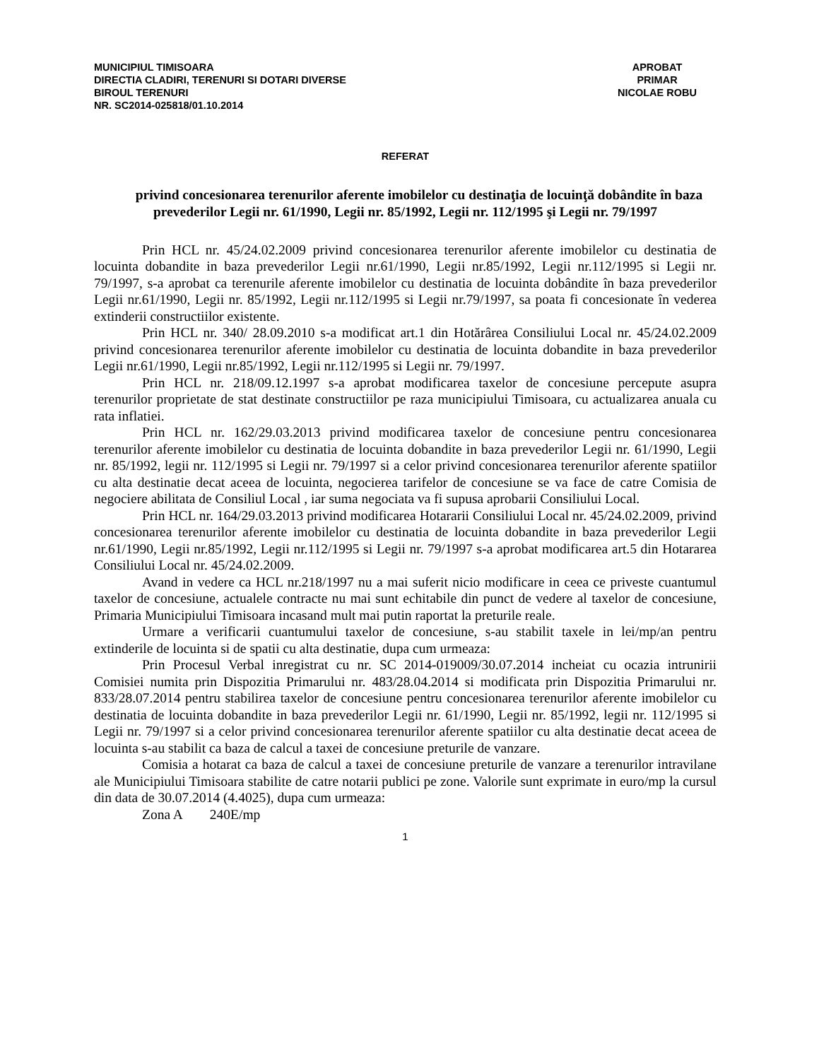MUNICIPIUL TIMISOARA
DIRECTIA CLADIRI, TERENURI SI DOTARI DIVERSE
BIROUL TERENURI
NR. SC2014-025818/01.10.2014
APROBAT
PRIMAR
NICOLAE ROBU
REFERAT
privind concesionarea terenurilor aferente imobilelor cu destinaţia de locuinţă dobândite în baza prevederilor Legii nr. 61/1990, Legii nr. 85/1992, Legii nr. 112/1995 şi Legii nr. 79/1997
Prin HCL nr. 45/24.02.2009 privind concesionarea terenurilor aferente imobilelor cu destinatia de locuinta dobandite in baza prevederilor Legii nr.61/1990, Legii nr.85/1992, Legii nr.112/1995 si Legii nr. 79/1997, s-a aprobat ca terenurile aferente imobilelor cu destinatia de locuinta dobândite în baza prevederilor Legii nr.61/1990, Legii nr. 85/1992, Legii nr.112/1995 si Legii nr.79/1997, sa poata fi concesionate în vederea extinderii constructiilor existente.
Prin HCL nr. 340/ 28.09.2010 s-a modificat art.1 din Hotărârea Consiliului Local nr. 45/24.02.2009 privind concesionarea terenurilor aferente imobilelor cu destinatia de locuinta dobandite in baza prevederilor Legii nr.61/1990, Legii nr.85/1992, Legii nr.112/1995 si Legii nr. 79/1997.
Prin HCL nr. 218/09.12.1997 s-a aprobat modificarea taxelor de concesiune percepute asupra terenurilor proprietate de stat destinate constructiilor pe raza municipiului Timisoara, cu actualizarea anuala cu rata inflatiei.
Prin HCL nr. 162/29.03.2013 privind modificarea taxelor de concesiune pentru concesionarea terenurilor aferente imobilelor cu destinatia de locuinta dobandite in baza prevederilor Legii nr. 61/1990, Legii nr. 85/1992, legii nr. 112/1995 si Legii nr. 79/1997 si a celor privind concesionarea terenurilor aferente spatiilor cu alta destinatie decat aceea de locuinta, negocierea tarifelor de concesiune se va face de catre Comisia de negociere abilitata de Consiliul Local , iar suma negociata va fi supusa aprobarii Consiliului Local.
Prin HCL nr. 164/29.03.2013 privind modificarea Hotararii Consiliului Local nr. 45/24.02.2009, privind concesionarea terenurilor aferente imobilelor cu destinatia de locuinta dobandite in baza prevederilor Legii nr.61/1990, Legii nr.85/1992, Legii nr.112/1995 si Legii nr. 79/1997 s-a aprobat modificarea art.5 din Hotararea Consiliului Local nr. 45/24.02.2009.
Avand in vedere ca HCL nr.218/1997 nu a mai suferit nicio modificare in ceea ce priveste cuantumul taxelor de concesiune, actualele contracte nu mai sunt echitabile din punct de vedere al taxelor de concesiune, Primaria Municipiului Timisoara incasand mult mai putin raportat la preturile reale.
Urmare a verificarii cuantumului taxelor de concesiune, s-au stabilit taxele in lei/mp/an pentru extinderile de locuinta si de spatii cu alta destinatie, dupa cum urmeaza:
Prin Procesul Verbal inregistrat cu nr. SC 2014-019009/30.07.2014 incheiat cu ocazia intrunirii Comisiei numita prin Dispozitia Primarului nr. 483/28.04.2014 si modificata prin Dispozitia Primarului nr. 833/28.07.2014 pentru stabilirea taxelor de concesiune pentru concesionarea terenurilor aferente imobilelor cu destinatia de locuinta dobandite in baza prevederilor Legii nr. 61/1990, Legii nr. 85/1992, legii nr. 112/1995 si Legii nr. 79/1997 si a celor privind concesionarea terenurilor aferente spatiilor cu alta destinatie decat aceea de locuinta s-au stabilit ca baza de calcul a taxei de concesiune preturile de vanzare.
Comisia a hotarat ca baza de calcul a taxei de concesiune preturile de vanzare a terenurilor intravilane ale Municipiului Timisoara stabilite de catre notarii publici pe zone. Valorile sunt exprimate in euro/mp la cursul din data de 30.07.2014 (4.4025), dupa cum urmeaza:
Zona A 240E/mp
1